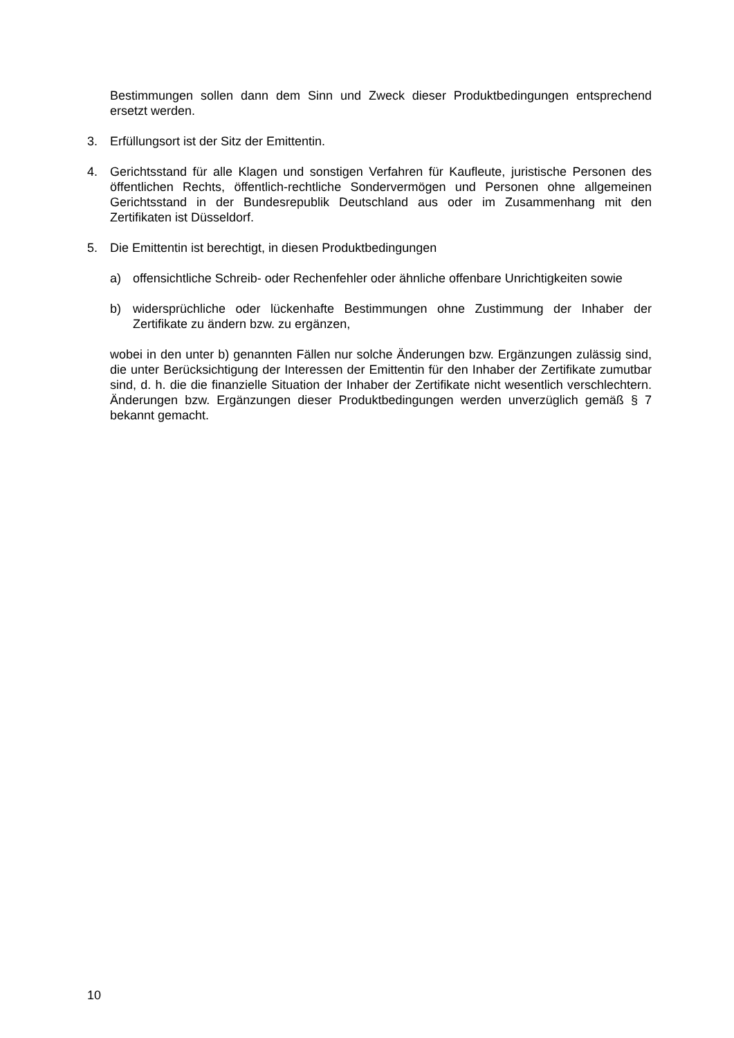Bestimmungen sollen dann dem Sinn und Zweck dieser Produktbedingungen entsprechend ersetzt werden.
3. Erfüllungsort ist der Sitz der Emittentin.
4. Gerichtsstand für alle Klagen und sonstigen Verfahren für Kaufleute, juristische Personen des öffentlichen Rechts, öffentlich-rechtliche Sondervermögen und Personen ohne allgemeinen Gerichtsstand in der Bundesrepublik Deutschland aus oder im Zusammenhang mit den Zertifikaten ist Düsseldorf.
5. Die Emittentin ist berechtigt, in diesen Produktbedingungen
a) offensichtliche Schreib- oder Rechenfehler oder ähnliche offenbare Unrichtigkeiten sowie
b) widersprüchliche oder lückenhafte Bestimmungen ohne Zustimmung der Inhaber der Zertifikate zu ändern bzw. zu ergänzen,
wobei in den unter b) genannten Fällen nur solche Änderungen bzw. Ergänzungen zulässig sind, die unter Berücksichtigung der Interessen der Emittentin für den Inhaber der Zertifikate zumutbar sind, d. h. die die finanzielle Situation der Inhaber der Zertifikate nicht wesentlich verschlechtern. Änderungen bzw. Ergänzungen dieser Produktbedingungen werden unverzüglich gemäß § 7 bekannt gemacht.
10